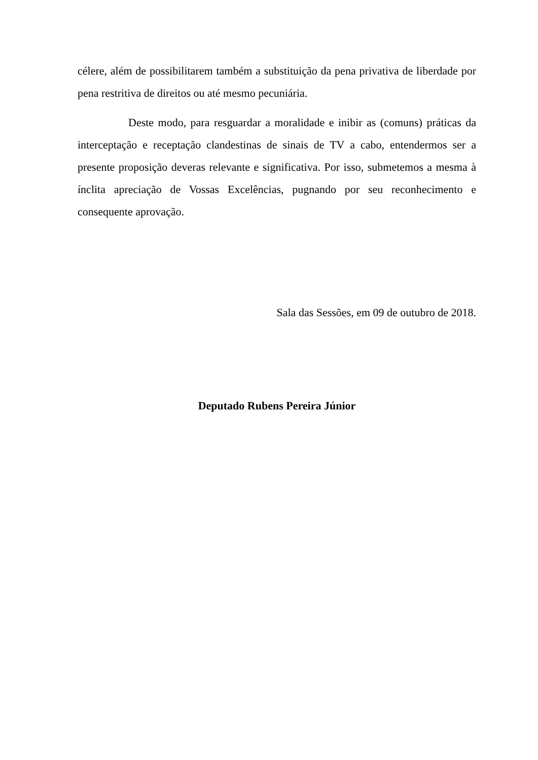célere, além de possibilitarem também a substituição da pena privativa de liberdade por pena restritiva de direitos ou até mesmo pecuniária.
Deste modo, para resguardar a moralidade e inibir as (comuns) práticas da interceptação e receptação clandestinas de sinais de TV a cabo, entendermos ser a presente proposição deveras relevante e significativa. Por isso, submetemos a mesma à ínclita apreciação de Vossas Excelências, pugnando por seu reconhecimento e consequente aprovação.
Sala das Sessões, em 09 de outubro de 2018.
Deputado Rubens Pereira Júnior